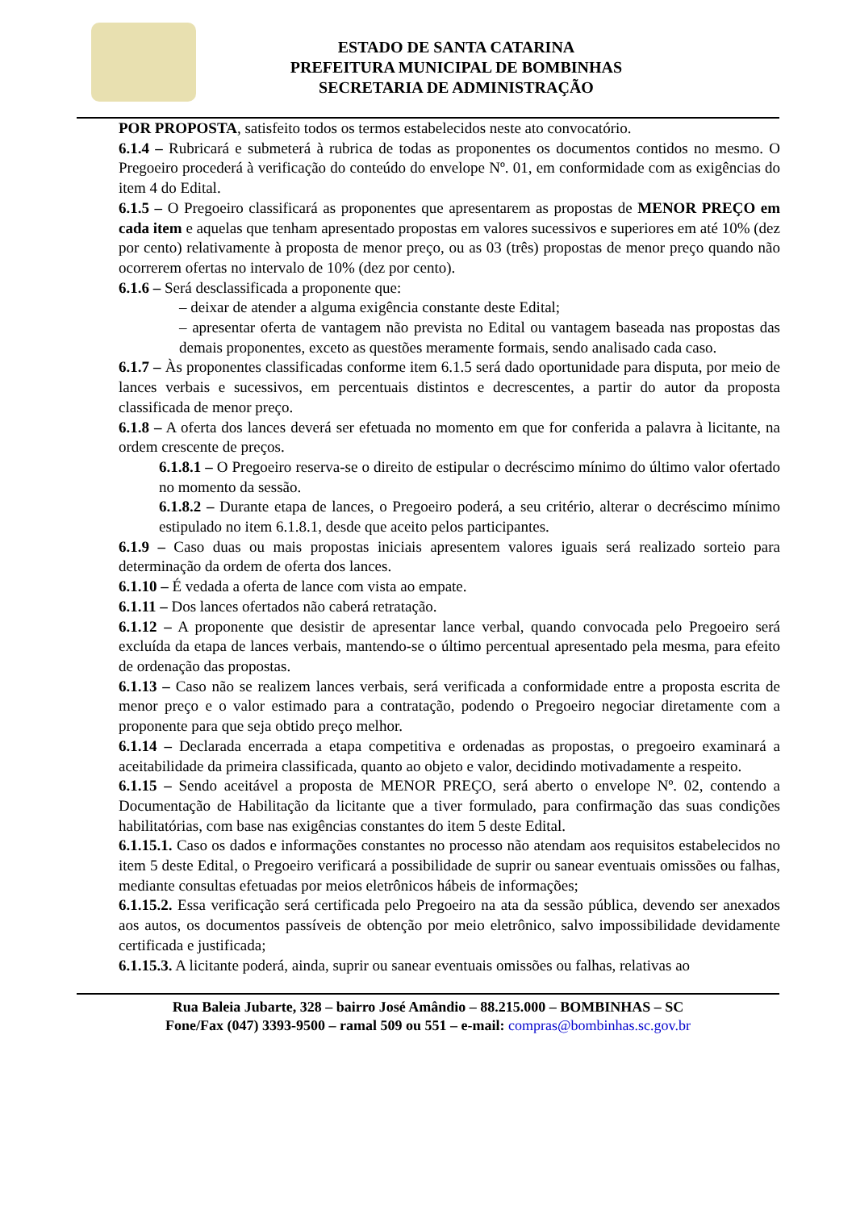ESTADO DE SANTA CATARINA
PREFEITURA MUNICIPAL DE BOMBINHAS
SECRETARIA DE ADMINISTRAÇÃO
POR PROPOSTA, satisfeito todos os termos estabelecidos neste ato convocatório.
6.1.4 – Rubricará e submeterá à rubrica de todas as proponentes os documentos contidos no mesmo. O Pregoeiro procederá à verificação do conteúdo do envelope Nº. 01, em conformidade com as exigências do item 4 do Edital.
6.1.5 – O Pregoeiro classificará as proponentes que apresentarem as propostas de MENOR PREÇO em cada item e aquelas que tenham apresentado propostas em valores sucessivos e superiores em até 10% (dez por cento) relativamente à proposta de menor preço, ou as 03 (três) propostas de menor preço quando não ocorrerem ofertas no intervalo de 10% (dez por cento).
6.1.6 – Será desclassificada a proponente que:
– deixar de atender a alguma exigência constante deste Edital;
– apresentar oferta de vantagem não prevista no Edital ou vantagem baseada nas propostas das demais proponentes, exceto as questões meramente formais, sendo analisado cada caso.
6.1.7 – Às proponentes classificadas conforme item 6.1.5 será dado oportunidade para disputa, por meio de lances verbais e sucessivos, em percentuais distintos e decrescentes, a partir do autor da proposta classificada de menor preço.
6.1.8 – A oferta dos lances deverá ser efetuada no momento em que for conferida a palavra à licitante, na ordem crescente de preços.
6.1.8.1 – O Pregoeiro reserva-se o direito de estipular o decréscimo mínimo do último valor ofertado no momento da sessão.
6.1.8.2 – Durante etapa de lances, o Pregoeiro poderá, a seu critério, alterar o decréscimo mínimo estipulado no item 6.1.8.1, desde que aceito pelos participantes.
6.1.9 – Caso duas ou mais propostas iniciais apresentem valores iguais será realizado sorteio para determinação da ordem de oferta dos lances.
6.1.10 – É vedada a oferta de lance com vista ao empate.
6.1.11 – Dos lances ofertados não caberá retratação.
6.1.12 – A proponente que desistir de apresentar lance verbal, quando convocada pelo Pregoeiro será excluída da etapa de lances verbais, mantendo-se o último percentual apresentado pela mesma, para efeito de ordenação das propostas.
6.1.13 – Caso não se realizem lances verbais, será verificada a conformidade entre a proposta escrita de menor preço e o valor estimado para a contratação, podendo o Pregoeiro negociar diretamente com a proponente para que seja obtido preço melhor.
6.1.14 – Declarada encerrada a etapa competitiva e ordenadas as propostas, o pregoeiro examinará a aceitabilidade da primeira classificada, quanto ao objeto e valor, decidindo motivadamente a respeito.
6.1.15 – Sendo aceitável a proposta de MENOR PREÇO, será aberto o envelope Nº. 02, contendo a Documentação de Habilitação da licitante que a tiver formulado, para confirmação das suas condições habilitatórias, com base nas exigências constantes do item 5 deste Edital.
6.1.15.1. Caso os dados e informações constantes no processo não atendam aos requisitos estabelecidos no item 5 deste Edital, o Pregoeiro verificará a possibilidade de suprir ou sanear eventuais omissões ou falhas, mediante consultas efetuadas por meios eletrônicos hábeis de informações;
6.1.15.2. Essa verificação será certificada pelo Pregoeiro na ata da sessão pública, devendo ser anexados aos autos, os documentos passíveis de obtenção por meio eletrônico, salvo impossibilidade devidamente certificada e justificada;
6.1.15.3. A licitante poderá, ainda, suprir ou sanear eventuais omissões ou falhas, relativas ao
Rua Baleia Jubarte, 328 – bairro José Amândio – 88.215.000 – BOMBINHAS – SC
Fone/Fax (047) 3393-9500 – ramal 509 ou 551 – e-mail: compras@bombinhas.sc.gov.br